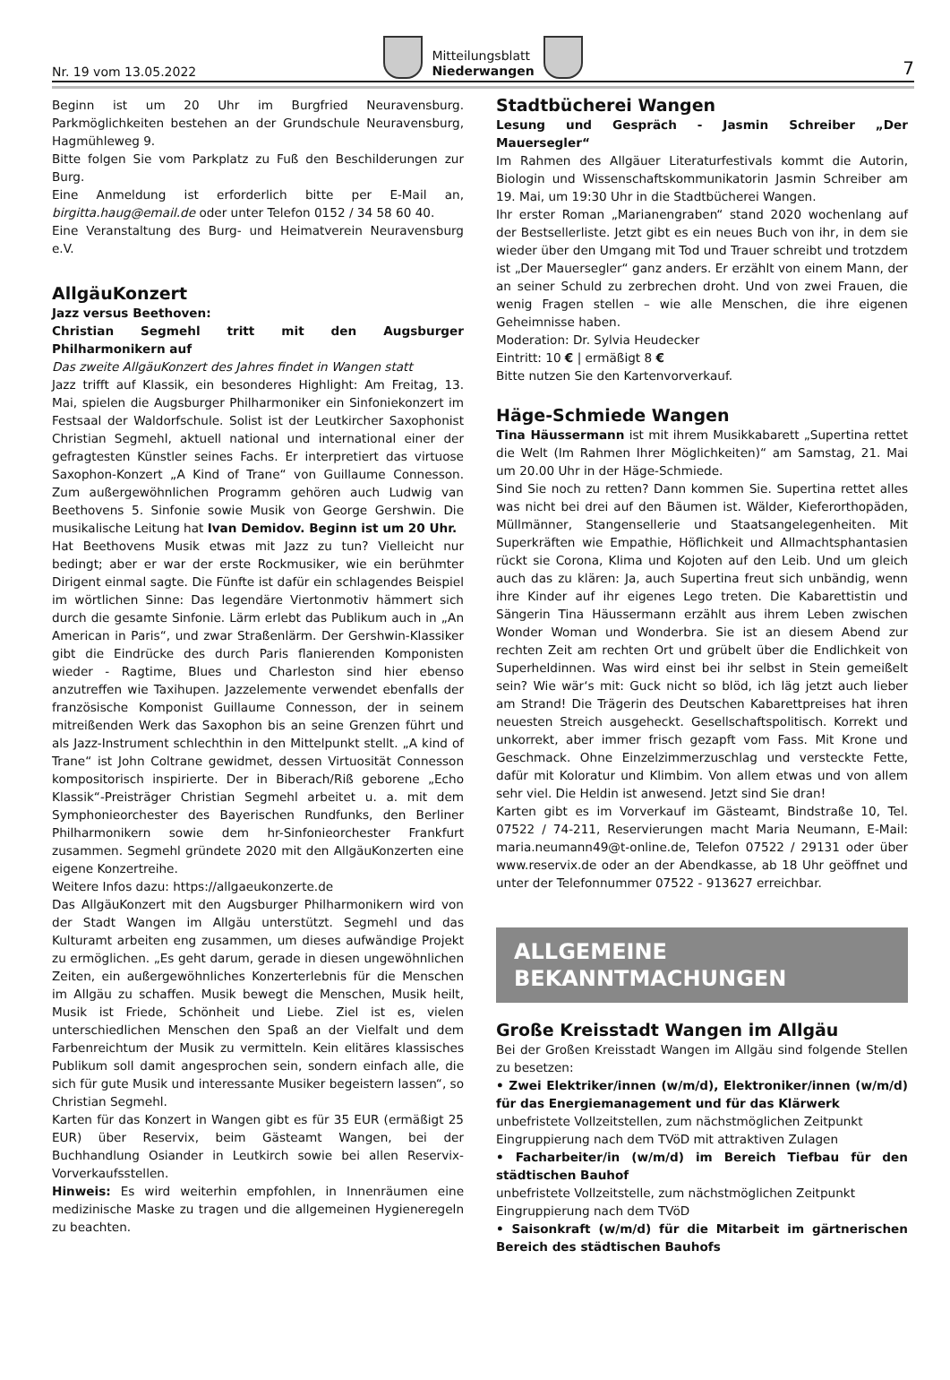Nr. 19 vom 13.05.2022
Mitteilungsblatt
Niederwangen
7
Beginn ist um 20 Uhr im Burgfried Neuravensburg. Parkmöglichkeiten bestehen an der Grundschule Neuravensburg, Hagmühleweg 9.
Bitte folgen Sie vom Parkplatz zu Fuß den Beschilderungen zur Burg.
Eine Anmeldung ist erforderlich bitte per E-Mail an, birgitta.haug@email.de oder unter Telefon 0152 / 34 58 60 40.
Eine Veranstaltung des Burg- und Heimatverein Neuravensburg e.V.
AllgäuKonzert
Jazz versus Beethoven:
Christian Segmehl tritt mit den Augsburger Philharmonikern auf
Das zweite AllgäuKonzert des Jahres findet in Wangen statt
Jazz trifft auf Klassik, ein besonderes Highlight: Am Freitag, 13. Mai, spielen die Augsburger Philharmoniker ein Sinfoniekonzert im Festsaal der Waldorfschule. Solist ist der Leutkircher Saxophonist Christian Segmehl, aktuell national und international einer der gefragtesten Künstler seines Fachs. Er interpretiert das virtuose Saxophon-Konzert „A Kind of Trane“ von Guillaume Connesson. Zum außergewöhnlichen Programm gehören auch Ludwig van Beethovens 5. Sinfonie sowie Musik von George Gershwin. Die musikalische Leitung hat Ivan Demidov. Beginn ist um 20 Uhr.
Hat Beethovens Musik etwas mit Jazz zu tun? Vielleicht nur bedingt; aber er war der erste Rockmusiker, wie ein berühmter Dirigent einmal sagte. Die Fünfte ist dafür ein schlagendes Beispiel im wörtlichen Sinne: Das legendäre Viertonmotiv hämmert sich durch die gesamte Sinfonie. Lärm erlebt das Publikum auch in „An American in Paris“, und zwar Straßenlärm. Der Gershwin-Klassiker gibt die Eindrücke des durch Paris flanierenden Komponisten wieder - Ragtime, Blues und Charleston sind hier ebenso anzutreffen wie Taxihupen. Jazzelemente verwendet ebenfalls der französische Komponist Guillaume Connesson, der in seinem mitreißenden Werk das Saxophon bis an seine Grenzen führt und als Jazz-Instrument schlechthin in den Mittelpunkt stellt. „A kind of Trane“ ist John Coltrane gewidmet, dessen Virtuosität Connesson kompositorisch inspirierte. Der in Biberach/Riß geborene „Echo Klassik“-Preisträger Christian Segmehl arbeitet u. a. mit dem Symphonieorchester des Bayerischen Rundfunks, den Berliner Philharmonikern sowie dem hr-Sinfonieorchester Frankfurt zusammen. Segmehl gründete 2020 mit den AllgäuKonzerten eine eigene Konzertreihe.
Weitere Infos dazu: https://allgaeukonzerte.de
Das AllgäuKonzert mit den Augsburger Philharmonikern wird von der Stadt Wangen im Allgäu unterstützt. Segmehl und das Kulturamt arbeiten eng zusammen, um dieses aufwändige Projekt zu ermöglichen. „Es geht darum, gerade in diesen ungewöhnlichen Zeiten, ein außergewöhnliches Konzerterlebnis für die Menschen im Allgäu zu schaffen. Musik bewegt die Menschen, Musik heilt, Musik ist Friede, Schönheit und Liebe. Ziel ist es, vielen unterschiedlichen Menschen den Spaß an der Vielfalt und dem Farbenreichtum der Musik zu vermitteln. Kein elitäres klassisches Publikum soll damit angesprochen sein, sondern einfach alle, die sich für gute Musik und interessante Musiker begeistern lassen“, so Christian Segmehl.
Karten für das Konzert in Wangen gibt es für 35 EUR (ermäßigt 25 EUR) über Reservix, beim Gästeamt Wangen, bei der Buchhandlung Osiander in Leutkirch sowie bei allen Reservix-Vorverkaufsstellen.
Hinweis: Es wird weiterhin empfohlen, in Innenräumen eine medizinische Maske zu tragen und die allgemeinen Hygieneregeln zu beachten.
Stadtbücherei Wangen
Lesung und Gespräch - Jasmin Schreiber „Der Mauersegler“
Im Rahmen des Allgäuer Literaturfestivals kommt die Autorin, Biologin und Wissenschaftskommunikatorin Jasmin Schreiber am 19. Mai, um 19:30 Uhr in die Stadtbücherei Wangen.
Ihr erster Roman „Marianengraben“ stand 2020 wochenlang auf der Bestsellerliste. Jetzt gibt es ein neues Buch von ihr, in dem sie wieder über den Umgang mit Tod und Trauer schreibt und trotzdem ist „Der Mauersegler“ ganz anders. Er erzählt von einem Mann, der an seiner Schuld zu zerbrechen droht. Und von zwei Frauen, die wenig Fragen stellen – wie alle Menschen, die ihre eigenen Geheimnisse haben.
Moderation: Dr. Sylvia Heudecker
Eintritt: 10 € | ermäßigt 8 €
Bitte nutzen Sie den Kartenvorverkauf.
Häge-Schmiede Wangen
Tina Häussermann ist mit ihrem Musikkabarett „Supertina rettet die Welt (Im Rahmen Ihrer Möglichkeiten)“ am Samstag, 21. Mai um 20.00 Uhr in der Häge-Schmiede.
Sind Sie noch zu retten? Dann kommen Sie. Supertina rettet alles was nicht bei drei auf den Bäumen ist. Wälder, Kieferorthopäden, Müllmänner, Stangensellerie und Staatsangelegenheiten. Mit Superkräften wie Empathie, Höflichkeit und Allmachtsphantasien rückt sie Corona, Klima und Kojoten auf den Leib. Und um gleich auch das zu klären: Ja, auch Supertina freut sich unbändig, wenn ihre Kinder auf ihr eigenes Lego treten. Die Kabarettistin und Sängerin Tina Häussermann erzählt aus ihrem Leben zwischen Wonder Woman und Wonderbra. Sie ist an diesem Abend zur rechten Zeit am rechten Ort und grübelt über die Endlichkeit von Superheldinnen. Was wird einst bei ihr selbst in Stein gemeißelt sein? Wie wär‘s mit: Guck nicht so blöd, ich läg jetzt auch lieber am Strand! Die Trägerin des Deutschen Kabarettpreises hat ihren neuesten Streich ausgeheckt. Gesellschaftspolitisch. Korrekt und unkorrekt, aber immer frisch gezapft vom Fass. Mit Krone und Geschmack. Ohne Einzelzimmerzuschlag und versteckte Fette, dafür mit Koloratur und Klimbim. Von allem etwas und von allem sehr viel. Die Heldin ist anwesend. Jetzt sind Sie dran!
Karten gibt es im Vorverkauf im Gästeamt, Bindstraße 10, Tel. 07522 / 74-211, Reservierungen macht Maria Neumann, E-Mail: maria.neumann49@t-online.de, Telefon 07522 / 29131 oder über www.reservix.de oder an der Abendkasse, ab 18 Uhr geöffnet und unter der Telefonnummer 07522 - 913627 erreichbar.
ALLGEMEINE
BEKANNTMACHUNGEN
Große Kreisstadt Wangen im Allgäu
Bei der Großen Kreisstadt Wangen im Allgäu sind folgende Stellen zu besetzen:
• Zwei Elektriker/innen (w/m/d), Elektroniker/innen (w/m/d) für das Energiemanagement und für das Klärwerk
unbefristete Vollzeitstellen, zum nächstmöglichen Zeitpunkt
Eingruppierung nach dem TVöD mit attraktiven Zulagen
• Facharbeiter/in (w/m/d) im Bereich Tiefbau für den städtischen Bauhof
unbefristete Vollzeitstelle, zum nächstmöglichen Zeitpunkt
Eingruppierung nach dem TVöD
• Saisonkraft (w/m/d) für die Mitarbeit im gärtnerischen Bereich des städtischen Bauhofs